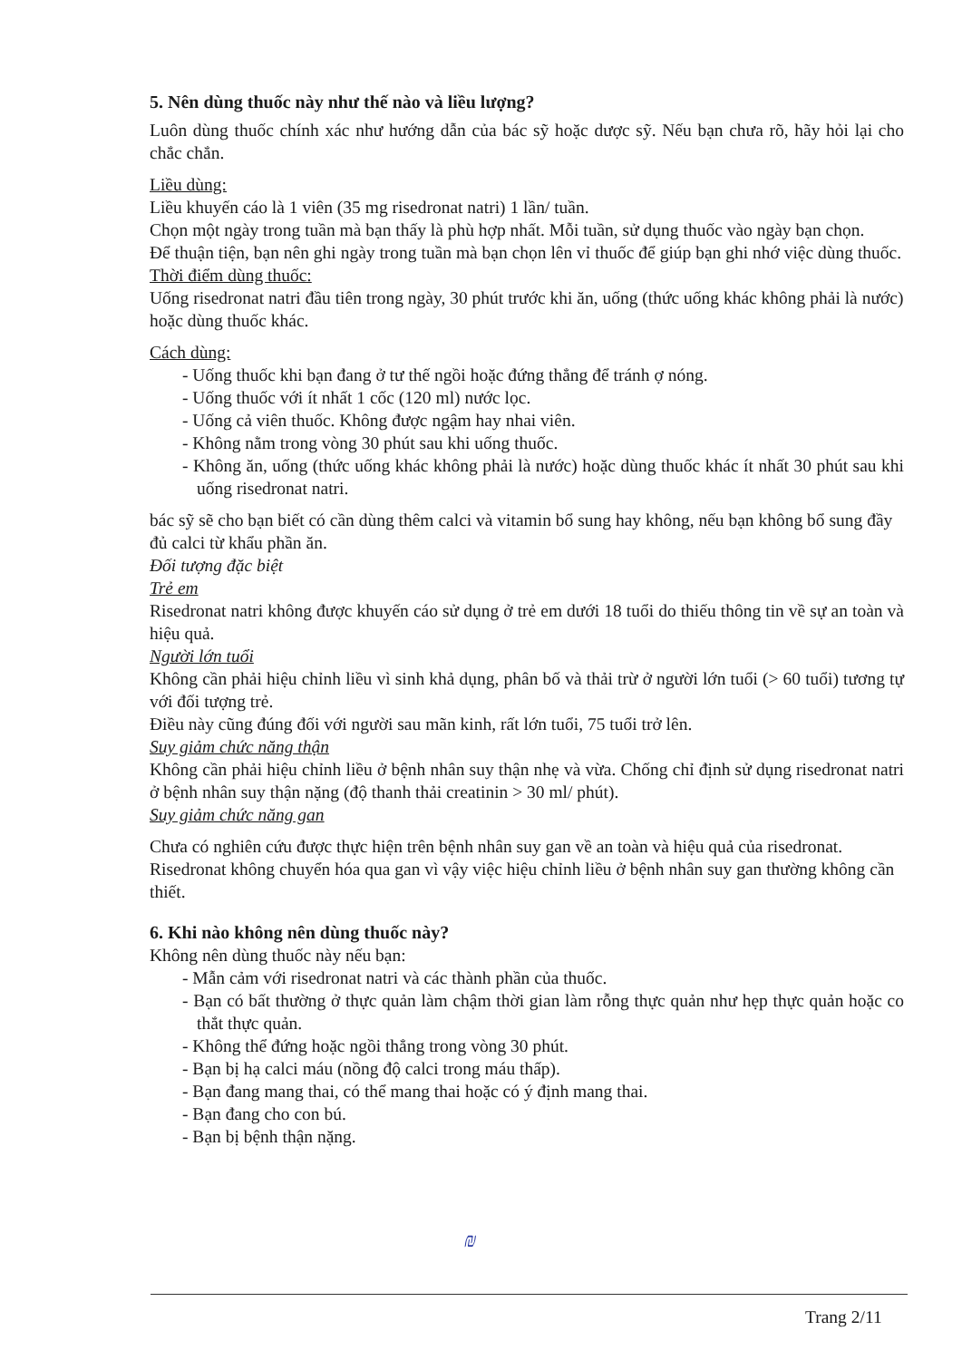5. Nên dùng thuốc này như thế nào và liều lượng?
Luôn dùng thuốc chính xác như hướng dẫn của bác sỹ hoặc dược sỹ. Nếu bạn chưa rõ, hãy hỏi lại cho chắc chắn.
Liều dùng:
Liều khuyến cáo là 1 viên (35 mg risedronat natri) 1 lần/ tuần.
Chọn một ngày trong tuần mà bạn thấy là phù hợp nhất. Mỗi tuần, sử dụng thuốc vào ngày bạn chọn.
Để thuận tiện, bạn nên ghi ngày trong tuần mà bạn chọn lên vỉ thuốc để giúp bạn ghi nhớ việc dùng thuốc.
Thời điểm dùng thuốc:
Uống risedronat natri đầu tiên trong ngày, 30 phút trước khi ăn, uống (thức uống khác không phải là nước) hoặc dùng thuốc khác.
Cách dùng:
- Uống thuốc khi bạn đang ở tư thế ngồi hoặc đứng thẳng để tránh ợ nóng.
- Uống thuốc với ít nhất 1 cốc (120 ml) nước lọc.
- Uống cả viên thuốc. Không được ngậm hay nhai viên.
- Không nằm trong vòng 30 phút sau khi uống thuốc.
- Không ăn, uống (thức uống khác không phải là nước) hoặc dùng thuốc khác ít nhất 30 phút sau khi uống risedronat natri.
bác sỹ sẽ cho bạn biết có cần dùng thêm calci và vitamin bổ sung hay không, nếu bạn không bổ sung đầy đủ calci từ khẩu phần ăn.
Đối tượng đặc biệt
Trẻ em
Risedronat natri không được khuyến cáo sử dụng ở trẻ em dưới 18 tuổi do thiếu thông tin về sự an toàn và hiệu quả.
Người lớn tuổi
Không cần phải hiệu chỉnh liều vì sinh khả dụng, phân bố và thải trừ ở người lớn tuổi (> 60 tuổi) tương tự với đối tượng trẻ.
Điều này cũng đúng đối với người sau mãn kinh, rất lớn tuổi, 75 tuổi trở lên.
Suy giảm chức năng thận
Không cần phải hiệu chỉnh liều ở bệnh nhân suy thận nhẹ và vừa. Chống chỉ định sử dụng risedronat natri ở bệnh nhân suy thận nặng (độ thanh thải creatinin > 30 ml/ phút).
Suy giảm chức năng gan
Chưa có nghiên cứu được thực hiện trên bệnh nhân suy gan về an toàn và hiệu quả của risedronat. Risedronat không chuyển hóa qua gan vì vậy việc hiệu chỉnh liều ở bệnh nhân suy gan thường không cần thiết.
6. Khi nào không nên dùng thuốc này?
Không nên dùng thuốc này nếu bạn:
- Mẫn cảm với risedronat natri và các thành phần của thuốc.
- Bạn có bất thường ở thực quản làm chậm thời gian làm rỗng thực quản như hẹp thực quản hoặc co thắt thực quản.
- Không thể đứng hoặc ngồi thẳng trong vòng 30 phút.
- Bạn bị hạ calci máu (nồng độ calci trong máu thấp).
- Bạn đang mang thai, có thể mang thai hoặc có ý định mang thai.
- Bạn đang cho con bú.
- Bạn bị bệnh thận nặng.
₪
Trang 2/11